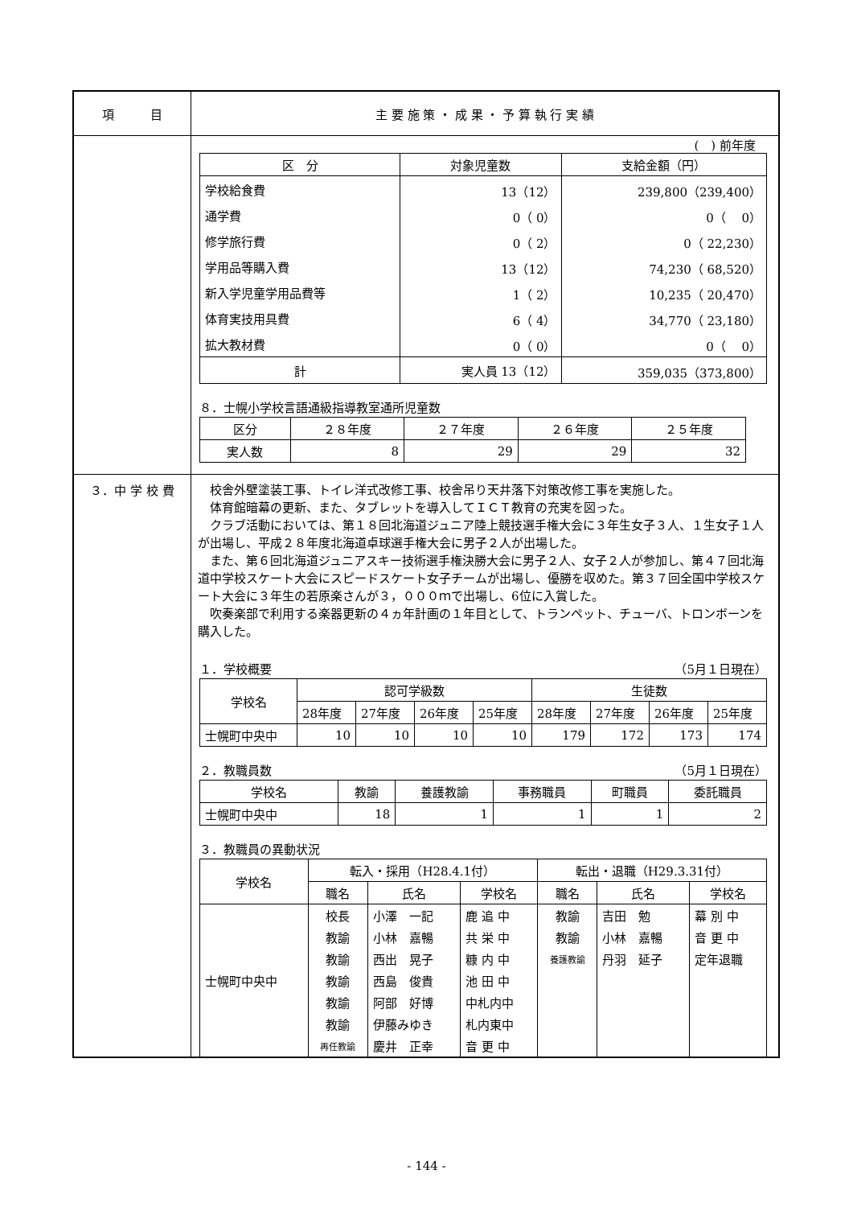| 項 目 | 主 要 施 策 ・ 成 果 ・ 予 算 執 行 実 績 |
| | ( ) 前年度 / 区 分 / 対象児童数 / 支給金額（円） / / --- / --- / --- / / 学校給食費 / 13（12） / 239,800（239,400） / / 通学費 / 0（ 0） / 0（ 0） / / 修学旅行費 / 0（ 2） / 0（ 22,230） / / 学用品等購入費 / 13（12） / 74,230（ 68,520） / / 新入学児童学用品費等 / 1（ 2） / 10,235（ 20,470） / / 体育実技用具費 / 6（ 4） / 34,770（ 23,180） / / 拡大教材費 / 0（ 0） / 0（ 0） / / 計 / 実人員 13（12） / 359,035（373,800） / ８．士幌小学校言語通級指導教室通所児童数 / 区分 / ２８年度 / ２７年度 / ２６年度 / ２５年度 / / 実人数 / 8 / 29 / 29 / 32 / |
| ３．中 学 校 費 | 校舎外壁塗装工事、トイレ洋式改修工事、校舎吊り天井落下対策改修工事を実施した。 体育館暗幕の更新、また、タブレットを導入してＩＣＴ教育の充実を図った。 クラブ活動においては、第１８回北海道ジュニア陸上競技選手権大会に３年生女子３人、１生女子１人が出場し、平成２８年度北海道卓球選手権大会に男子２人が出場した。 また、第６回北海道ジュニアスキー技術選手権決勝大会に男子２人、女子２人が参加し、第４７回北海道中学校スケート大会にスピードスケート女子チームが出場し、優勝を収めた。第３７回全国中学校スケート大会に３年生の若原楽さんが３，０００ｍで出場し、6位に入賞した。 吹奏楽部で利用する楽器更新の４ヵ年計画の１年目として、トランペット、チューバ、トロンボーンを購入した。 １．学校概要 （5月１日現在） / 学校名 / 認可学級数 / / / / 生徒数 / / / / / / 28年度 / 27年度 / 26年度 / 25年度 / 28年度 / 27年度 / 26年度 / 25年度 / / 士幌町中央中 / 10 / 10 / 10 / 10 / 179 / 172 / 173 / 174 / ２．教職員数 （5月１日現在） / 学校名 / 教諭 / 養護教諭 / 事務職員 / 町職員 / 委託職員 / / 士幌町中央中 / 18 / 1 / 1 / 1 / 2 / ３．教職員の異動状況 / 学校名 / 転入・採用（H28.4.1付） / / / 転出・退職（H29.3.31付） / / / / / 職名 / 氏名 / 学校名 / 職名 / 氏名 / 学校名 / / 士幌町中央中 / 校長 / 小澤 一記 / 鹿 追 中 / 教諭 / 吉田 勉 / 幕 別 中 / / / 教諭 / 小林 嘉暢 / 共 栄 中 / 教諭 / 小林 嘉暢 / 音 更 中 / / / 教諭 / 西出 晃子 / 糠 内 中 / 養護教諭 / 丹羽 延子 / 定年退職 / / / 教諭 / 西島 俊貴 / 池 田 中 / / / / / / 教諭 / 阿部 好博 / 中札内中 / / / / / / 教諭 / 伊藤みゆき / 札内東中 / / / / / / 再任教諭 / 慶井 正幸 / 音 更 中 / / / / |
- 144 -